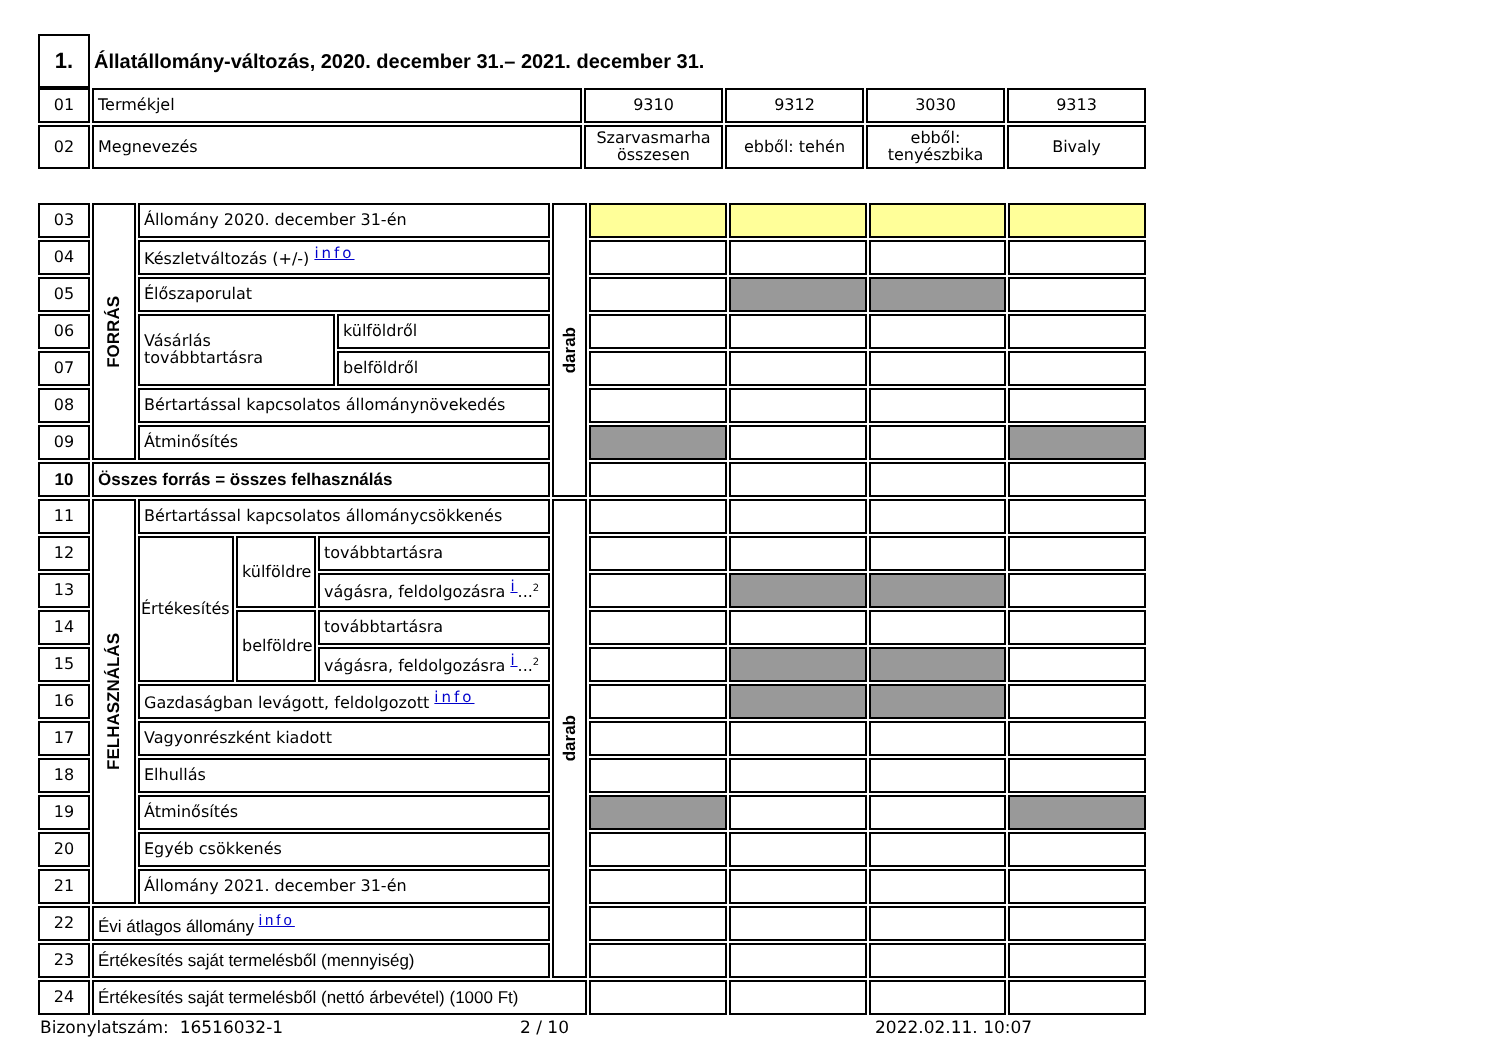1.
Állatállomány-változás, 2020. december 31.– 2021. december 31.
| 01 | Termékjel | 9310 | 9312 | 3030 | 9313 |
| 02 | Megnevezés | Szarvasmarha összesen | ebből: tehén | ebből: tenyészbika | Bivaly |
| 03 | FORRÁS | Állomány 2020. december 31-én | | | | darab | | | | |
| 04 | | Készletváltozás (+/-) info | | | | | | | | |
| 05 | | Élőszaporulat | | | | | | | | |
| 06 | | Vásárlás továbbtartásra | | | külföldről | | | | | |
| 07 | | | | | belföldről | | | | | |
| 08 | | Bértartással kapcsolatos állománynövekedés | | | | | | | | |
| 09 | | Átminősítés | | | | | | | | |
| 10 | Összes forrás = összes felhasználás | | | | | | | | | |
| 11 | FELHASZNÁLÁS | Bértartással kapcsolatos állománycsökkenés | | | | darab | | | | |
| 12 | | Értékesítés | külföldre | továbbtartásra | | | | | | |
| 13 | | | | vágásra, feldolgozásra i ... 2 | | | | | | |
| 14 | | | belföldre | továbbtartásra | | | | | | |
| 15 | | | | vágásra, feldolgozásra i ... 2 | | | | | | |
| 16 | | Gazdaságban levágott, feldolgozott info | | | | | | | | |
| 17 | | Vagyonrészként kiadott | | | | | | | | |
| 18 | | Elhullás | | | | | | | | |
| 19 | | Átminősítés | | | | | | | | |
| 20 | | Egyéb csökkenés | | | | | | | | |
| 21 | | Állomány 2021. december 31-én | | | | | | | | |
| 22 | Évi átlagos állomány info | | | | | | | | | |
| 23 | Értékesítés saját termelésből (mennyiség) | | | | | | | | | |
| 24 | Értékesítés saját termelésből (nettó árbevétel) (1000 Ft) | | | | | | | | | |
Bizonylatszám: 16516032-1 2 / 10 2022.02.11. 10:07